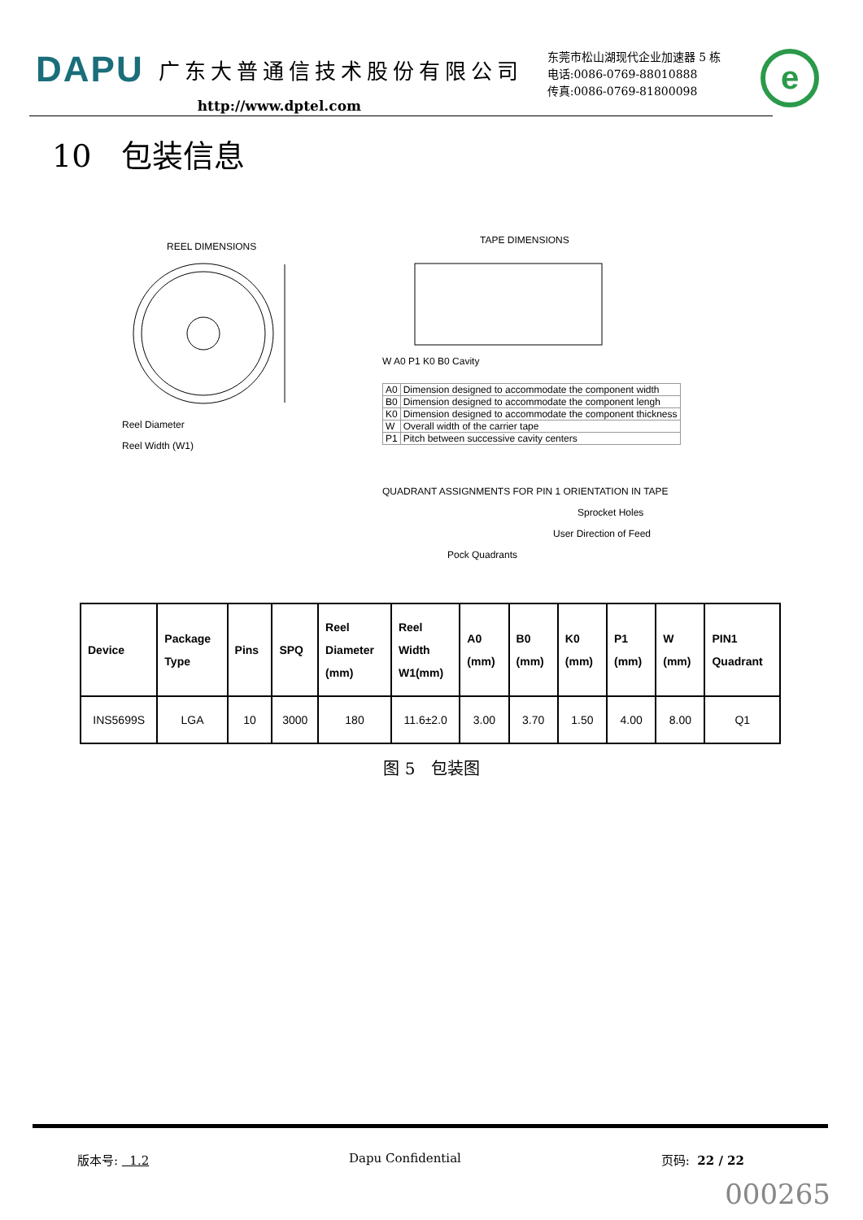DAPU 广东大普通信技术股份有限公司
http://www.dptel.com
东莞市松山湖现代企业加速器 5 栋
电话:0086-0769-88010888
传真:0086-0769-81800098
e
10 包装信息
REEL DIMENSIONS
Reel Diameter
Reel Width (W1)
TAPE DIMENSIONS
W A0 P1 K0 B0 Cavity
| A0 | Dimension designed to accommodate the component width |
| B0 | Dimension designed to accommodate the component lengh |
| K0 | Dimension designed to accommodate the component thickness |
| W | Overall width of the carrier tape |
| P1 | Pitch between successive cavity centers |
QUADRANT ASSIGNMENTS FOR PIN 1 ORIENTATION IN TAPE
Sprocket Holes
User Direction of Feed
Pock Quadrants
| Device | Package Type | Pins | SPQ | Reel Diameter (mm) | Reel Width W1(mm) | A0 (mm) | B0 (mm) | K0 (mm) | P1 (mm) | W (mm) | PIN1 Quadrant |
| --- | --- | --- | --- | --- | --- | --- | --- | --- | --- | --- | --- |
| INS5699S | LGA | 10 | 3000 | 180 | 11.6±2.0 | 3.00 | 3.70 | 1.50 | 4.00 | 8.00 | Q1 |
图 5 包装图
版本号: 1.2 Dapu Confidential 页码: 22 / 22
000265